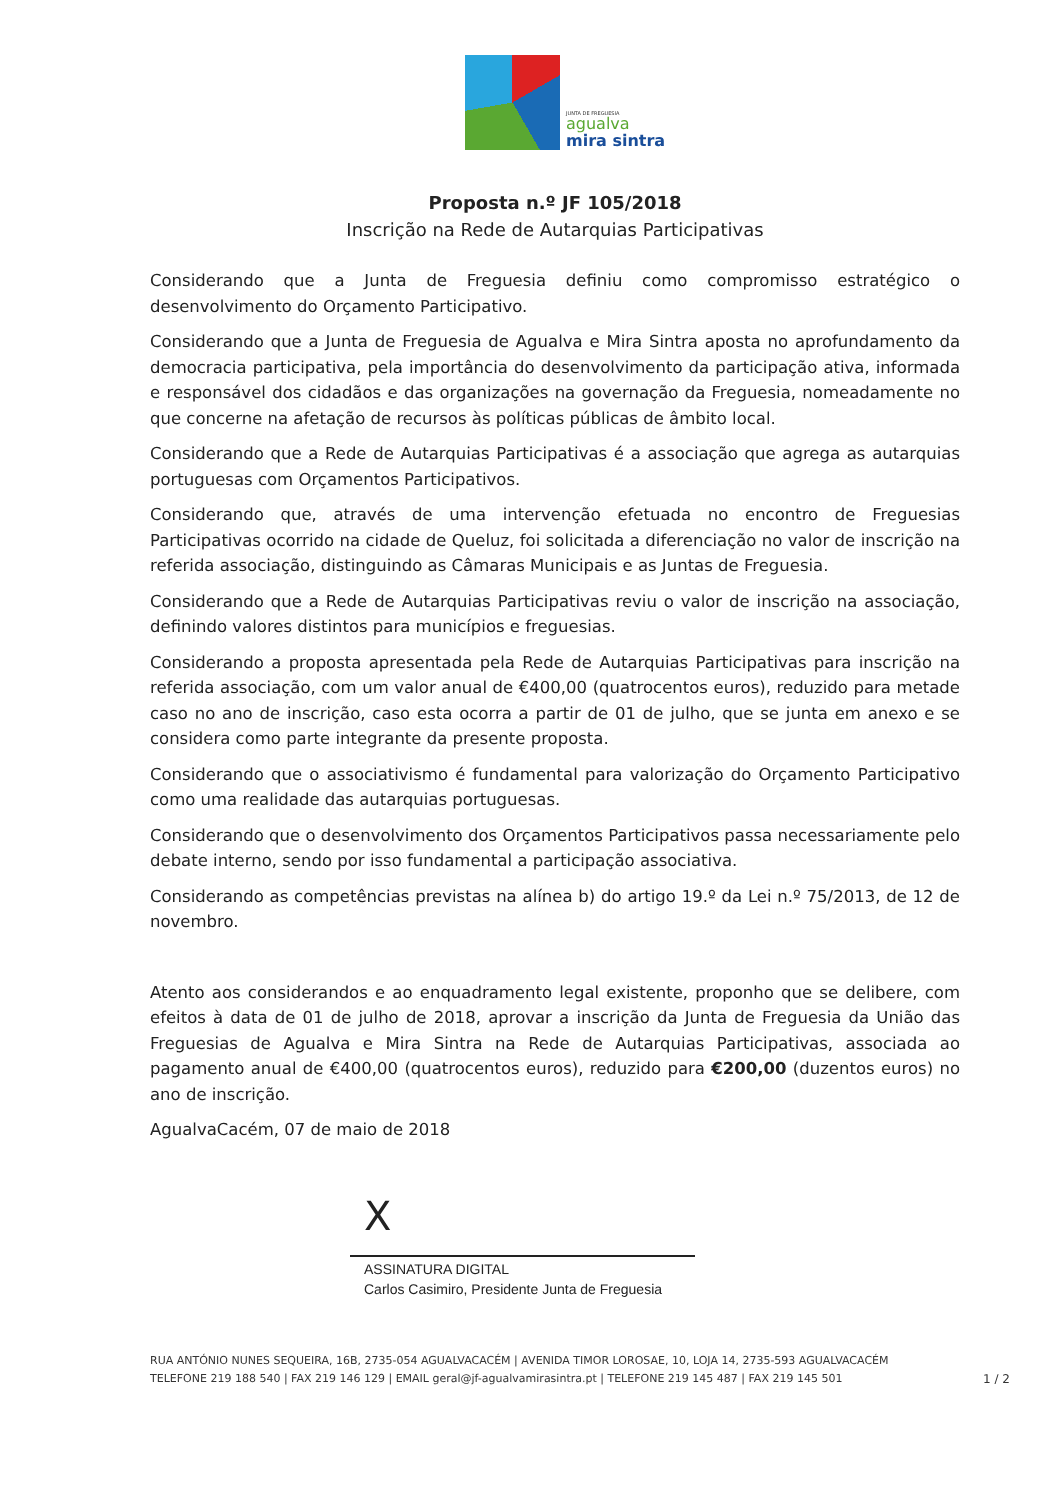JUNTA DE FREGUESIA
agualva
mira sintra
Proposta n.º JF 105/2018
Inscrição na Rede de Autarquias Participativas
Considerando que a Junta de Freguesia definiu como compromisso estratégico o desenvolvimento do Orçamento Participativo.
Considerando que a Junta de Freguesia de Agualva e Mira Sintra aposta no aprofundamento da democracia participativa, pela importância do desenvolvimento da participação ativa, informada e responsável dos cidadãos e das organizações na governação da Freguesia, nomeadamente no que concerne na afetação de recursos às políticas públicas de âmbito local.
Considerando que a Rede de Autarquias Participativas é a associação que agrega as autarquias portuguesas com Orçamentos Participativos.
Considerando que, através de uma intervenção efetuada no encontro de Freguesias Participativas ocorrido na cidade de Queluz, foi solicitada a diferenciação no valor de inscrição na referida associação, distinguindo as Câmaras Municipais e as Juntas de Freguesia.
Considerando que a Rede de Autarquias Participativas reviu o valor de inscrição na associação, definindo valores distintos para municípios e freguesias.
Considerando a proposta apresentada pela Rede de Autarquias Participativas para inscrição na referida associação, com um valor anual de €400,00 (quatrocentos euros), reduzido para metade caso no ano de inscrição, caso esta ocorra a partir de 01 de julho, que se junta em anexo e se considera como parte integrante da presente proposta.
Considerando que o associativismo é fundamental para valorização do Orçamento Participativo como uma realidade das autarquias portuguesas.
Considerando que o desenvolvimento dos Orçamentos Participativos passa necessariamente pelo debate interno, sendo por isso fundamental a participação associativa.
Considerando as competências previstas na alínea b) do artigo 19.º da Lei n.º 75/2013, de 12 de novembro.
Atento aos considerandos e ao enquadramento legal existente, proponho que se delibere, com efeitos à data de 01 de julho de 2018, aprovar a inscrição da Junta de Freguesia da União das Freguesias de Agualva e Mira Sintra na Rede de Autarquias Participativas, associada ao pagamento anual de €400,00 (quatrocentos euros), reduzido para €200,00 (duzentos euros) no ano de inscrição.
AgualvaCacém, 07 de maio de 2018
X
ASSINATURA DIGITAL
Carlos Casimiro, Presidente Junta de Freguesia
RUA ANTÓNIO NUNES SEQUEIRA, 16B, 2735-054 AGUALVACACÉM | AVENIDA TIMOR LOROSAE, 10, LOJA 14, 2735-593 AGUALVACACÉM
TELEFONE 219 188 540 | FAX 219 146 129 | EMAIL geral@jf-agualvamirasintra.pt | TELEFONE 219 145 487 | FAX 219 145 501 1 / 2